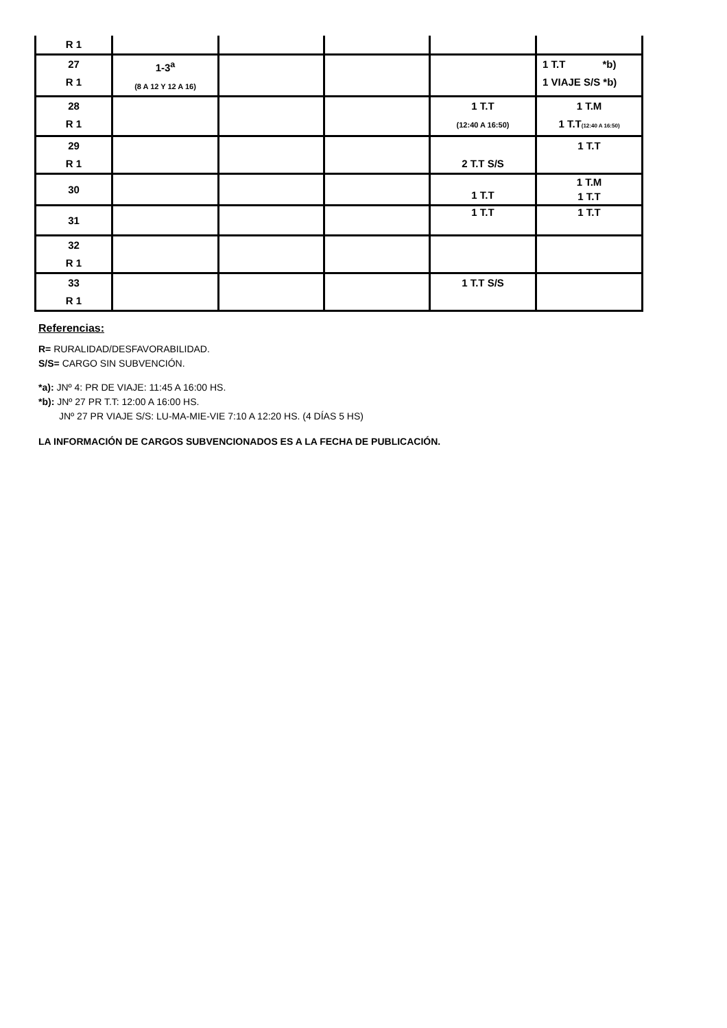| R 1 | | | | | |
| 27 R 1 | 1-3<sup>a</sup> (8 A 12 Y 12 A 16) | | | | 1 T.T *b) 1 VIAJE S/S *b) |
| 28 R 1 | | | | 1 T.T (12:40 A 16:50) | 1 T.M 1 T.T (12:40 A 16:50) |
| 29 R 1 | | | | 2 T.T S/S | 1 T.T |
| 30 | | | | 1 T.T | 1 T.M 1 T.T |
| 31 | | | | 1 T.T | 1 T.T |
| 32 R 1 | | | | | |
| 33 R 1 | | | | 1 T.T S/S | |
Referencias:
R= RURALIDAD/DESFAVORABILIDAD.
S/S= CARGO SIN SUBVENCIÓN.
*a): JNº 4: PR DE VIAJE: 11:45 A 16:00 HS.
*b): JNº 27 PR T.T: 12:00 A 16:00 HS.
JNº 27 PR VIAJE S/S: LU-MA-MIE-VIE 7:10 A 12:20 HS. (4 DÍAS 5 HS)
LA INFORMACIÓN DE CARGOS SUBVENCIONADOS ES A LA FECHA DE PUBLICACIÓN.